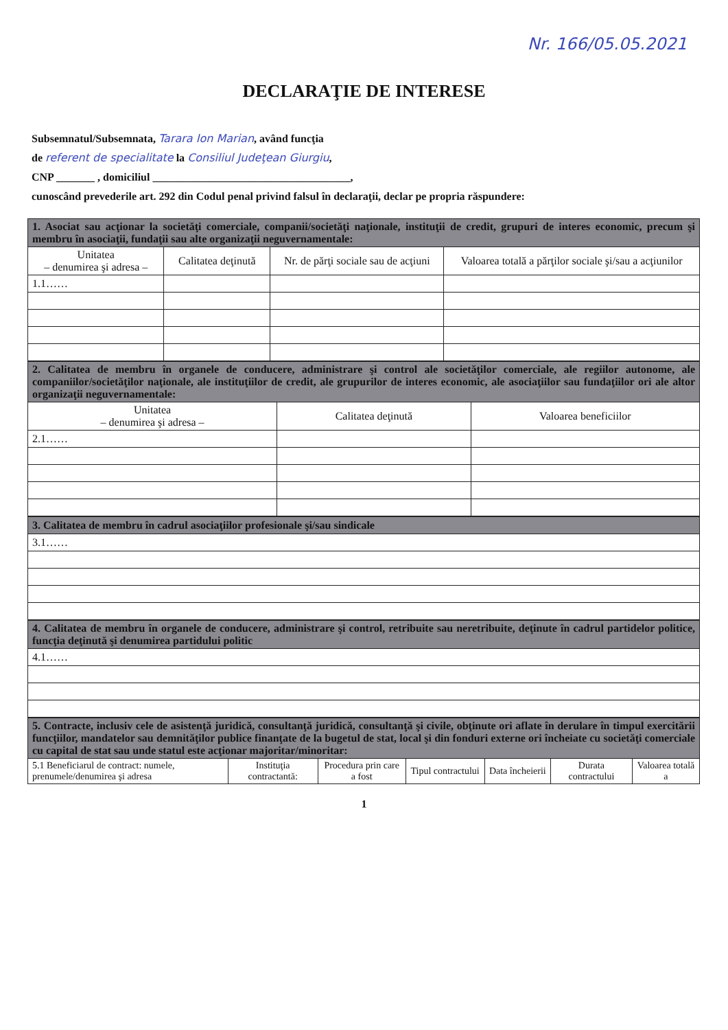Nr. 166/05.05.2021
DECLARAŢIE DE INTERESE
Subsemnatul/Subsemnata, Tarara Ion Marian, având funcţia
de referent de specialitate la Consiliul Judeţean Giurgiu,
CNP _______ , domiciliul ____________________________________,
cunoscând prevederile art. 292 din Codul penal privind falsul în declaraţii, declar pe propria răspundere:
| 1. Asociat sau acţionar la societăţi comerciale, companii/societăţi naţionale, instituţii de credit, grupuri de interes economic, precum şi membru în asociaţii, fundaţii sau alte organizaţii neguvernamentale: | | | |
| Unitatea – denumirea şi adresa – | Calitatea deţinută | Nr. de părţi sociale sau de acţiuni | Valoarea totală a părţilor sociale şi/sau a acţiunilor |
| 1.1…… | | | |
| 2. Calitatea de membru în organele de conducere, administrare şi control ale societăţilor comerciale, ale regiilor autonome, ale companiilor/societăţilor naţionale, ale instituţiilor de credit, ale grupurilor de interes economic, ale asociaţiilor sau fundaţiilor ori ale altor organizaţii neguvernamentale: | | |
| Unitatea – denumirea şi adresa – | Calitatea deţinută | Valoarea beneficiilor |
| 2.1…… | | |
| 3. Calitatea de membru în cadrul asociaţiilor profesionale şi/sau sindicale |
| 3.1…… |
| 4. Calitatea de membru în organele de conducere, administrare şi control, retribuite sau neretribuite, deţinute în cadrul partidelor politice, funcţia deţinută şi denumirea partidului politic |
| 4.1…… |
| 5. Contracte, inclusiv cele de asistenţă juridică, consultanţă juridică, consultanţă şi civile, obţinute ori aflate în derulare în timpul exercitării funcţiilor, mandatelor sau demnităţilor publice finanţate de la bugetul de stat, local şi din fonduri externe ori încheiate cu societăţi comerciale cu capital de stat sau unde statul este acţionar majoritar/minoritar: | | | | | | |
| 5.1 Beneficiarul de contract: numele, prenumele/denumirea şi adresa | Instituţia contractantă: | Procedura prin care a fost | Tipul contractului | Data încheierii | Durata contractului | Valoarea totală a |
1